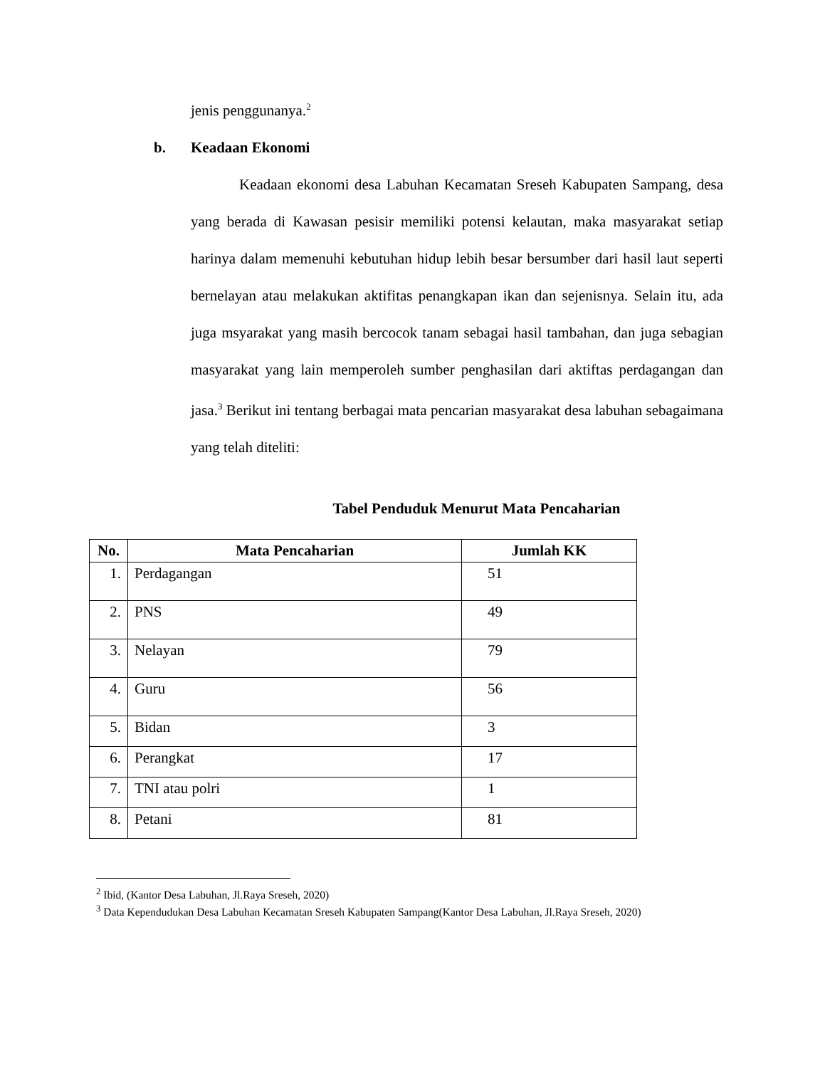jenis penggunanya.<sup>2</sup>
b. Keadaan Ekonomi
Keadaan ekonomi desa Labuhan Kecamatan Sreseh Kabupaten Sampang, desa yang berada di Kawasan pesisir memiliki potensi kelautan, maka masyarakat setiap harinya dalam memenuhi kebutuhan hidup lebih besar bersumber dari hasil laut seperti bernelayan atau melakukan aktifitas penangkapan ikan dan sejenisnya. Selain itu, ada juga msyarakat yang masih bercocok tanam sebagai hasil tambahan, dan juga sebagian masyarakat yang lain memperoleh sumber penghasilan dari aktiftas perdagangan dan jasa.<sup>3</sup> Berikut ini tentang berbagai mata pencarian masyarakat desa labuhan sebagaimana yang telah diteliti:
Tabel Penduduk Menurut Mata Pencaharian
| No. | Mata Pencaharian | Jumlah KK |
| --- | --- | --- |
| 1. | Perdagangan | 51 |
| 2. | PNS | 49 |
| 3. | Nelayan | 79 |
| 4. | Guru | 56 |
| 5. | Bidan | 3 |
| 6. | Perangkat | 17 |
| 7. | TNI atau polri | 1 |
| 8. | Petani | 81 |
<sup>2</sup> Ibid, (Kantor Desa Labuhan, Jl.Raya Sreseh, 2020)
<sup>3</sup> Data Kependudukan Desa Labuhan Kecamatan Sreseh Kabupaten Sampang(Kantor Desa Labuhan, Jl.Raya Sreseh, 2020)